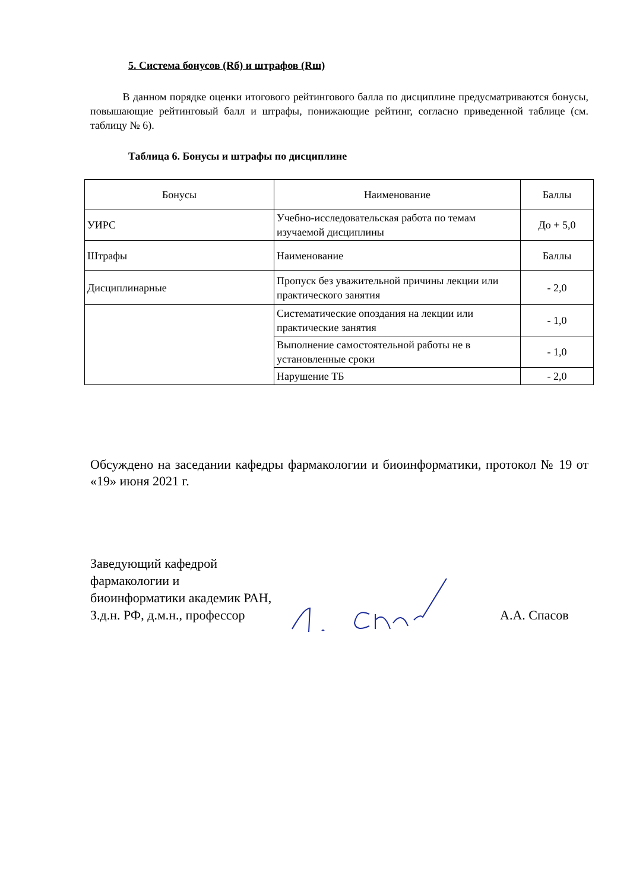5. Система бонусов (Rб) и штрафов (Rш)
В данном порядке оценки итогового рейтингового балла по дисциплине предусматриваются бонусы, повышающие рейтинговый балл и штрафы, понижающие рейтинг, согласно приведенной таблице (см. таблицу № 6).
Таблица 6. Бонусы и штрафы по дисциплине
| Бонусы | Наименование | Баллы |
| УИРС | Учебно-исследовательская работа по темам изучаемой дисциплины | До + 5,0 |
| Штрафы | Наименование | Баллы |
| Дисциплинарные | Пропуск без уважительной причины лекции или практического занятия | - 2,0 |
| | Систематические опоздания на лекции или практические занятия | - 1,0 |
| | Выполнение самостоятельной работы не в установленные сроки | - 1,0 |
| | Нарушение ТБ | - 2,0 |
Обсуждено на заседании кафедры фармакологии и биоинформатики, протокол № 19 от «19» июня 2021 г.
Заведующий кафедрой фармакологии и биоинформатики академик РАН, З.д.н. РФ, д.м.н., профессор
А.А. Спасов